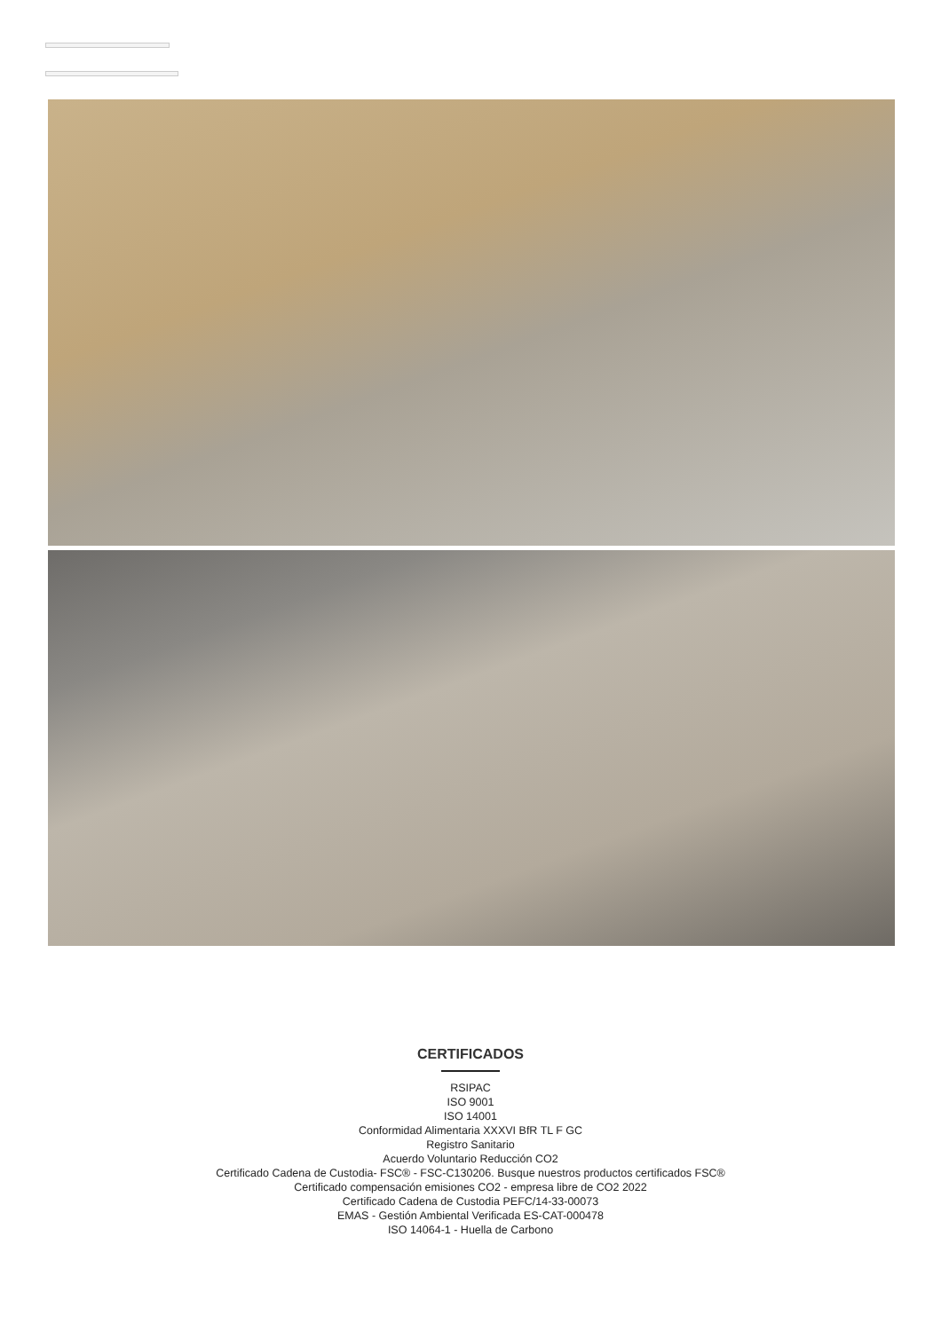CERTIFICADOS
RSIPAC
ISO 9001
ISO 14001
Conformidad Alimentaria XXXVI BfR TL F GC
Registro Sanitario
Acuerdo Voluntario Reducción CO2
Certificado Cadena de Custodia- FSC® - FSC-C130206. Busque nuestros productos certificados FSC®
Certificado compensación emisiones CO2 - empresa libre de CO2 2022
Certificado Cadena de Custodia PEFC/14-33-00073
EMAS - Gestión Ambiental Verificada ES-CAT-000478
ISO 14064-1 - Huella de Carbono